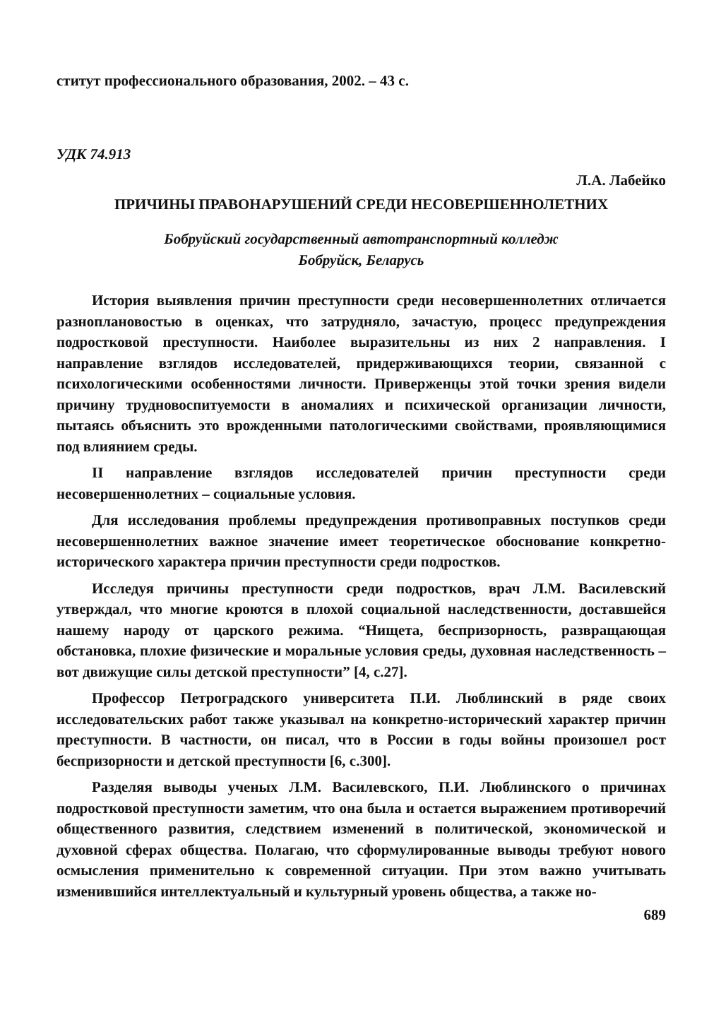ститут профессионального образования, 2002. – 43 с.
УДК 74.913
Л.А. Лабейко
ПРИЧИНЫ ПРАВОНАРУШЕНИЙ СРЕДИ НЕСОВЕРШЕННОЛЕТНИХ
Бобруйский государственный автотранспортный колледж
Бобруйск, Беларусь
История выявления причин преступности среди несовершеннолетних отличается разноплановостью в оценках, что затрудняло, зачастую, процесс предупреждения подростковой преступности. Наиболее выразительны из них 2 направления. I направление взглядов исследователей, придерживающихся теории, связанной с психологическими особенностями личности. Приверженцы этой точки зрения видели причину трудновоспитуемости в аномалиях и психической организации личности, пытаясь объяснить это врожденными патологическими свойствами, проявляющимися под влиянием среды.
II направление взглядов исследователей причин преступности среди несовершеннолетних – социальные условия.
Для исследования проблемы предупреждения противоправных поступков среди несовершеннолетних важное значение имеет теоретическое обоснование конкретно-исторического характера причин преступности среди подростков.
Исследуя причины преступности среди подростков, врач Л.М. Василевский утверждал, что многие кроются в плохой социальной наследственности, доставшейся нашему народу от царского режима. “Нищета, беспризорность, развращающая обстановка, плохие физические и моральные условия среды, духовная наследственность – вот движущие силы детской преступности” [4, с.27].
Профессор Петроградского университета П.И. Люблинский в ряде своих исследовательских работ также указывал на конкретно-исторический характер причин преступности. В частности, он писал, что в России в годы войны произошел рост беспризорности и детской преступности [6, с.300].
Разделяя выводы ученых Л.М. Василевского, П.И. Люблинского о причинах подростковой преступности заметим, что она была и остается выражением противоречий общественного развития, следствием изменений в политической, экономической и духовной сферах общества. Полагаю, что сформулированные выводы требуют нового осмысления применительно к современной ситуации. При этом важно учитывать изменившийся интеллектуальный и культурный уровень общества, а также но-
689